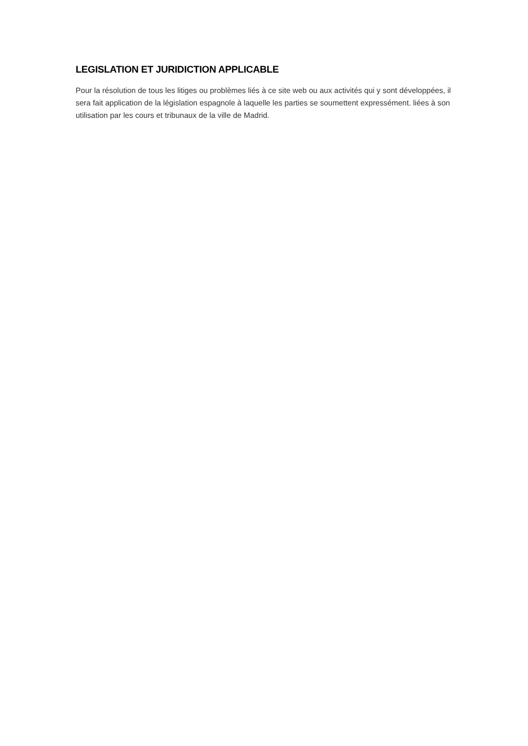LEGISLATION ET JURIDICTION APPLICABLE
Pour la résolution de tous les litiges ou problèmes liés à ce site web ou aux activités qui y sont développées, il sera fait application de la législation espagnole à laquelle les parties se soumettent expressément. liées à son utilisation par les cours et tribunaux de la ville de Madrid.